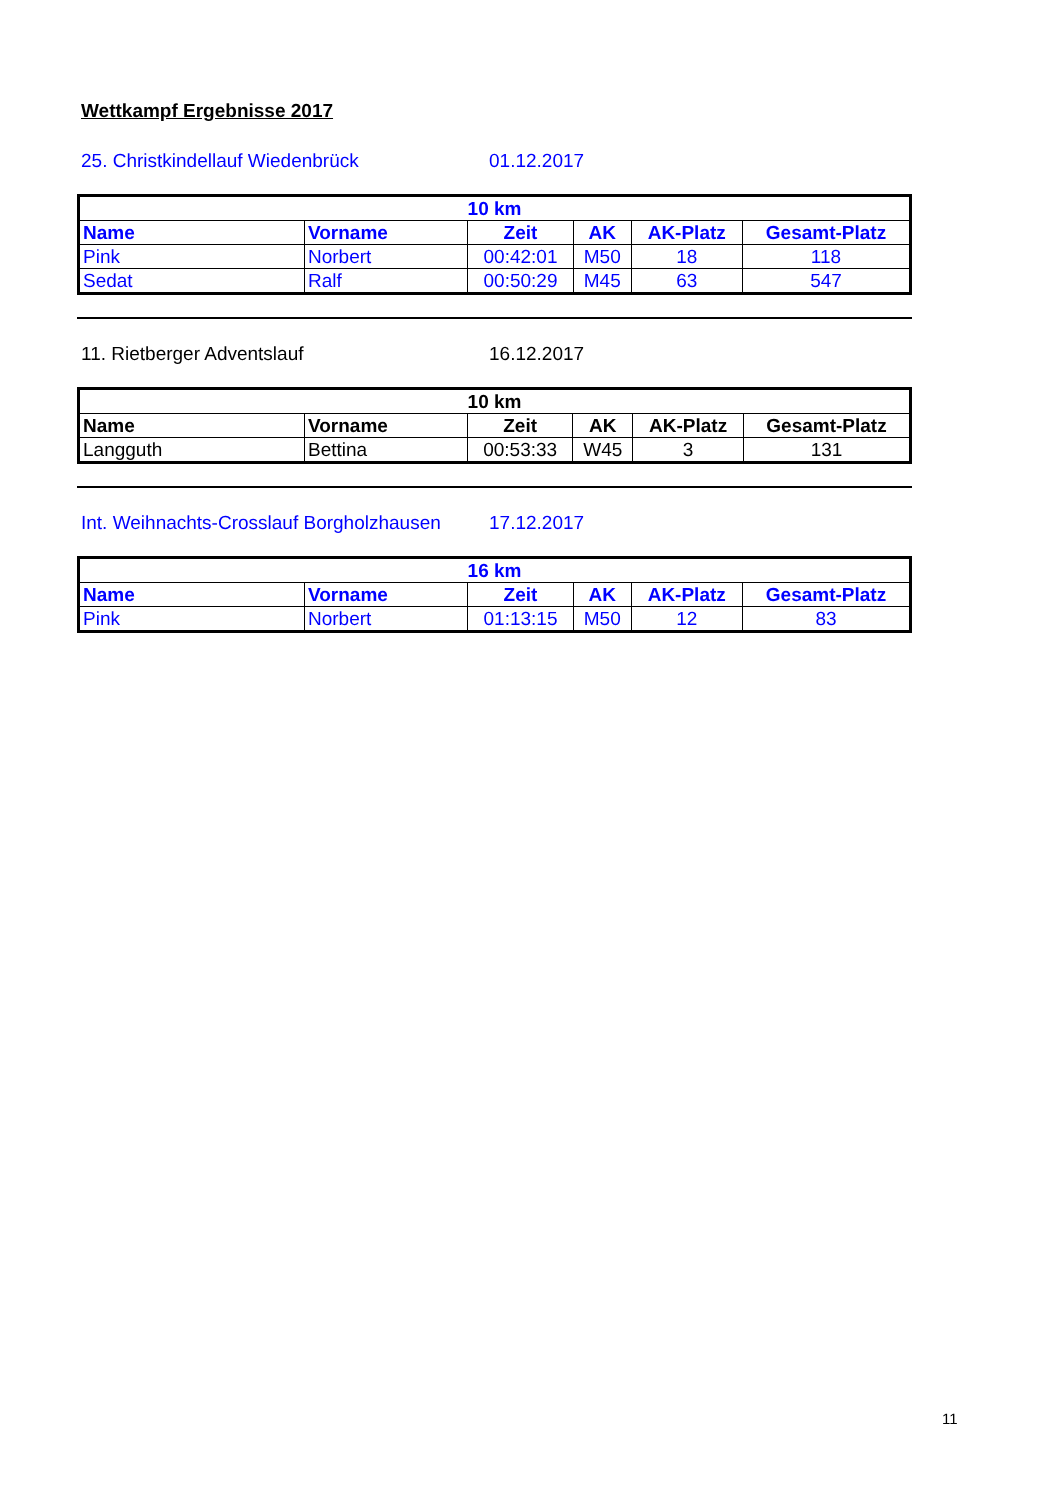Wettkampf Ergebnisse 2017
25. Christkindellauf Wiedenbrück 01.12.2017
| 10 km | | | | | |
| --- | --- | --- | --- | --- | --- |
| Name | Vorname | Zeit | AK | AK-Platz | Gesamt-Platz |
| Pink | Norbert | 00:42:01 | M50 | 18 | 118 |
| Sedat | Ralf | 00:50:29 | M45 | 63 | 547 |
11. Rietberger Adventslauf 16.12.2017
| 10 km | | | | | |
| --- | --- | --- | --- | --- | --- |
| Name | Vorname | Zeit | AK | AK-Platz | Gesamt-Platz |
| Langguth | Bettina | 00:53:33 | W45 | 3 | 131 |
Int. Weihnachts-Crosslauf Borgholzhausen 17.12.2017
| 16 km | | | | | |
| --- | --- | --- | --- | --- | --- |
| Name | Vorname | Zeit | AK | AK-Platz | Gesamt-Platz |
| Pink | Norbert | 01:13:15 | M50 | 12 | 83 |
11